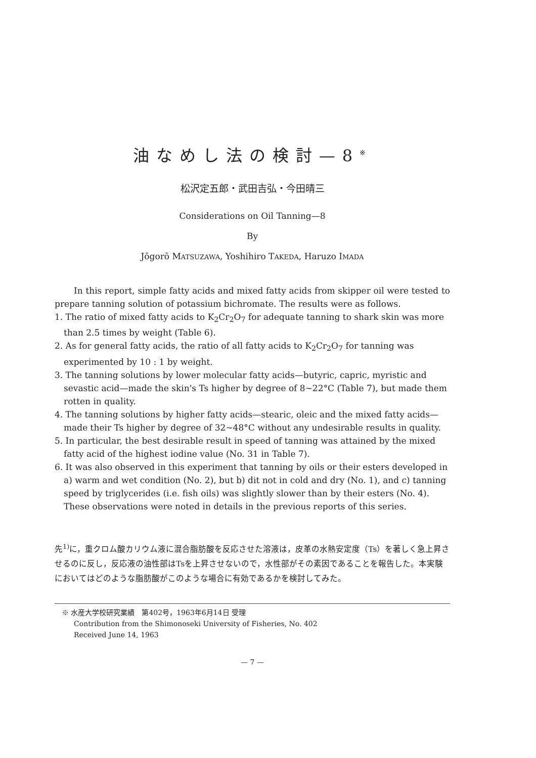油なめし法の検討—8<sup>※</sup>
松沢定五郎・武田吉弘・今田晴三
Considerations on Oil Tanning—8
By
Jōgorō MATSUZAWA, Yoshihiro TAKEDA, Haruzo IMADA
In this report, simple fatty acids and mixed fatty acids from skipper oil were tested to prepare tanning solution of potassium bichromate. The results were as follows.
1. The ratio of mixed fatty acids to K<sub>2</sub>Cr<sub>2</sub>O<sub>7</sub> for adequate tanning to shark skin was more than 2.5 times by weight (Table 6).
2. As for general fatty acids, the ratio of all fatty acids to K<sub>2</sub>Cr<sub>2</sub>O<sub>7</sub> for tanning was experimented by 10 : 1 by weight.
3. The tanning solutions by lower molecular fatty acids—butyric, capric, myristic and sevastic acid—made the skin's Ts higher by degree of 8∼22°C (Table 7), but made them rotten in quality.
4. The tanning solutions by higher fatty acids—stearic, oleic and the mixed fatty acids—made their Ts higher by degree of 32∼48°C without any undesirable results in quality.
5. In particular, the best desirable result in speed of tanning was attained by the mixed fatty acid of the highest iodine value (No. 31 in Table 7).
6. It was also observed in this experiment that tanning by oils or their esters developed in a) warm and wet condition (No. 2), but b) dit not in cold and dry (No. 1), and c) tanning speed by triglycerides (i.e. fish oils) was slightly slower than by their esters (No. 4). These observations were noted in details in the previous reports of this series.
先<sup>1)</sup>に，重クロム酸カリウム液に混合脂肪酸を反応させた溶液は，皮革の水熱安定度（Ts）を著しく急上昇させるのに反し，反応液の油性部はTsを上昇させないので，水性部がその素因であることを報告した。本実験においてはどのような脂肪酸がこのような場合に有効であるかを検討してみた。
※ 水産大学校研究業績　第402号，1963年6月14日 受理
Contribution from the Shimonoseki University of Fisheries, No. 402
Received June 14, 1963
— 7 —